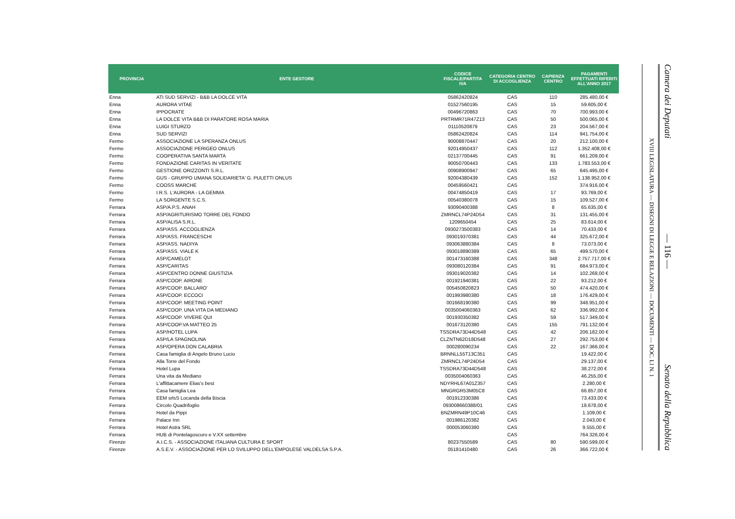| PROVINCIA | ENTE GESTORE | CODICE FISCALE/PARTITA IVA | CATEGORIA CENTRO DI ACCOGLIENZA | CAPIENZA CENTRO | PAGAMENTI EFFETTUATI RIFERITI ALL'ANNO 2017 |
| --- | --- | --- | --- | --- | --- |
| Enna | ATI SUD SERVIZI - B&B LA DOLCE VITA | 05862420824 | CAS | 110 | 285.480,00 € |
| Enna | AURORA VITAE | 01527560195 | CAS | 15 | 59.605,00 € |
| Enna | IPPOCRATE | 00496720863 | CAS | 70 | 700.993,00 € |
| Enna | LA DOLCE VITA B&B DI PARATORE ROSA MARIA | PRTRMR71R47Z13 | CAS | 50 | 500.065,00 € |
| Enna | LUIGI STURZO | 01110520879 | CAS | 23 | 204.567,00 € |
| Enna | SUD SERVIZI | 05862420824 | CAS | 114 | 941.754,00 € |
| Fermo | ASSOCIAZIONE LA SPERANZA ONLUS | 90008870447 | CAS | 20 | 212.100,00 € |
| Fermo | ASSOCIAZIONE PERIGEO ONLUS | 92014950437 | CAS | 112 | 1.352.408,00 € |
| Fermo | COOPERATIVA SANTA MARTA | 02137700445 | CAS | 91 | 661.209,00 € |
| Fermo | FONDAZIONE CARITAS IN VERITATE | 90050700443 | CAS | 133 | 1.783.553,00 € |
| Fermo | GESTIONE ORIZZONTI S.R.L. | 00908900947 | CAS | 65 | 645.495,00 € |
| Fermo | GUS - GRUPPO UMANA SOLIDARIETA' G. PULETTI ONLUS | 92004380439 | CAS | 152 | 1.138.952,00 € |
| Fermo | COOSS MARCHE | 00459560421 | CAS | | 374.916,00 € |
| Fermo | I.R.S. L'AURORA - LA GEMMA | 00474850419 | CAS | 17 | 93.769,00 € |
| Fermo | LA SORGENTE S.C.S. | 00540380078 | CAS | 15 | 109.527,00 € |
| Ferrara | ASP/A.P.S. ANAH | 93090400388 | CAS | 8 | 65.635,00 € |
| Ferrara | ASP/AGRITURISMO TORRE DEL FONDO | ZMRNCL74P24D54 | CAS | 31 | 131.455,00 € |
| Ferrara | ASP/ALISA S.R.L. | 1209650454 | CAS | 25 | 83.614,00 € |
| Ferrara | ASP/ASS. ACCOGLIENZA | 0930273500383 | CAS | 14 | 70.433,00 € |
| Ferrara | ASP/ASS. FRANCESCHI | 093019370381 | CAS | 44 | 325.672,00 € |
| Ferrara | ASP/ASS. NADIYA | 093063880384 | CAS | 8 | 73.073,00 € |
| Ferrara | ASP/ASS. VIALE K | 093018890389 | CAS | 65 | 499.570,00 € |
| Ferrara | ASP/CAMELOT | 001473160388 | CAS | 348 | 2.757.717,00 € |
| Ferrara | ASP/CARITAS | 093080120384 | CAS | 91 | 684.973,00 € |
| Ferrara | ASP/CENTRO DONNE GIUSTIZIA | 093019020382 | CAS | 14 | 102.268,00 € |
| Ferrara | ASP/COOP. AIRONE | 001921940381 | CAS | 22 | 93.212,00 € |
| Ferrara | ASP/COOP. BALLARO' | 005450820823 | CAS | 50 | 474.420,00 € |
| Ferrara | ASP/COOP. ECCOCI | 001993980380 | CAS | 18 | 176.429,00 € |
| Ferrara | ASP/COOP. MEETING POINT | 001668190380 | CAS | 99 | 348.951,00 € |
| Ferrara | ASP/COOP. UNA VITA DA MEDIANO | 0035004060363 | CAS | 62 | 336.992,00 € |
| Ferrara | ASP/COOP. VIVERE QUI | 001930350382 | CAS | 59 | 517.349,00 € |
| Ferrara | ASP/COOP.VA MATTEO 25 | 001673120380 | CAS | 155 | 791.132,00 € |
| Ferrara | ASP/HOTEL LUPA | TSSDRA73D44D548 | CAS | 42 | 206.182,00 € |
| Ferrara | ASP/LA SPAGNOLINA | CLZNTN62D18D548 | CAS | 27 | 292.753,00 € |
| Ferrara | ASP/OPERA DON CALABRIA | 000280090234 | CAS | 22 | 167.366,00 € |
| Ferrara | Casa famiglia di Angelo Bruno Lucio | BRNNLL55T13C351 | CAS | | 19.422,00 € |
| Ferrara | Alla Torre del Fondo | ZMRNCL74P24D54 | CAS | | 29.137,00 € |
| Ferrara | Hotel Lupa | TSSDRA73D44D548 | CAS | | 38.272,00 € |
| Ferrara | Una vita da Mediano | 0035004060363 | CAS | | 46.255,00 € |
| Ferrara | L'affittacamere Elias's best | NDYRHL67A01Z357 | CAS | | 2.280,00 € |
| Ferrara | Casa famiglia Lea | MNGRGR53M05C8 | CAS | | 66.857,00 € |
| Ferrara | EEM srlsS Locanda della Biscia | 001912330386 | CAS | | 73.433,00 € |
| Ferrara | Circolo Quadrifoglio | 093008660388/01 | CAS | | 18.678,00 € |
| Ferrara | Hotel da Pippi | BNZMRN49P10C46 | CAS | | 1.109,00 € |
| Ferrara | Palace Inn | 001986120382 | CAS | | 2.043,00 € |
| Ferrara | Hotel Astra SRL | 000053060380 | CAS | | 9.555,00 € |
| Ferrara | HUB di Pontelagoscuro e V.XX settembre | | CAS | | 764.326,00 € |
| Firenze | A.I.C.S. - ASSOCIAZIONE ITALIANA CULTURA E SPORT | 80237550589 | CAS | 80 | 590.599,00 € |
| Firenze | A.S.E.V. - ASSOCIAZIONE PER LO SVILUPPO DELL'EMPOLESE VALDELSA S.P.A. | 05181410480 | CAS | 26 | 366.722,00 € |
XVIII LEGISLATURA — DISEGNI DI LEGGE E RELAZIONI — DOCUMENTI — DOC. LI N. 1
Camera dei Deputati — 116 — Senato della Repubblica